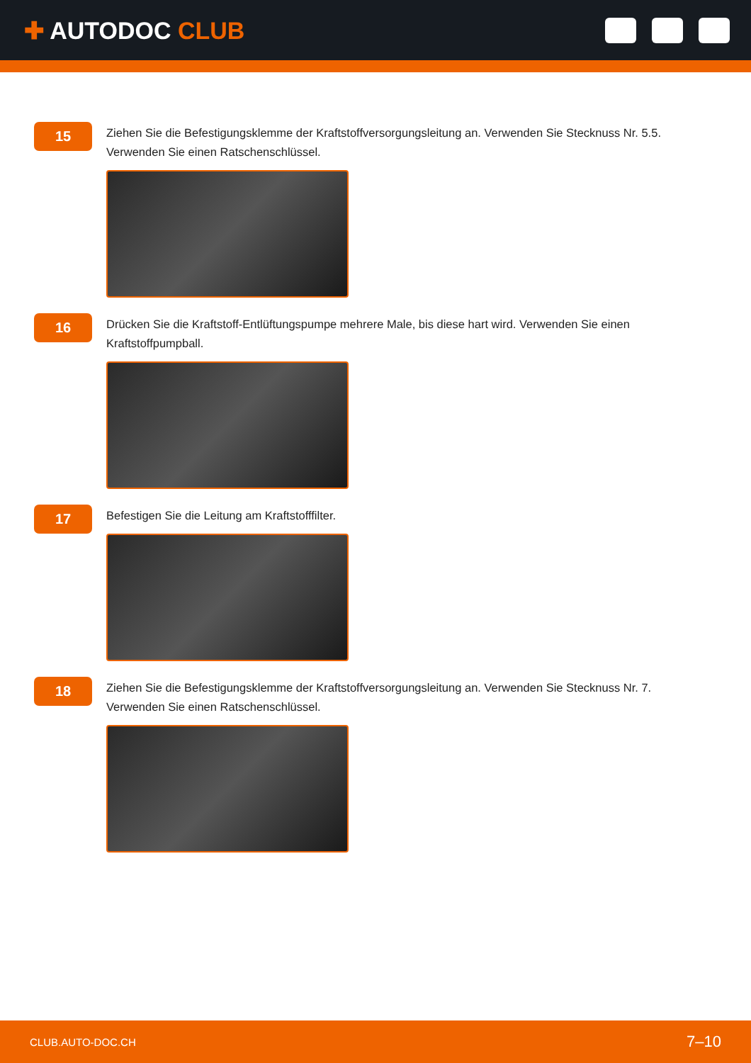✚ AUTODOC CLUB
15
Ziehen Sie die Befestigungsklemme der Kraftstoffversorgungsleitung an. Verwenden Sie Stecknuss Nr. 5.5. Verwenden Sie einen Ratschenschlüssel.
16
Drücken Sie die Kraftstoff-Entlüftungspumpe mehrere Male, bis diese hart wird. Verwenden Sie einen Kraftstoffpumpball.
17
Befestigen Sie die Leitung am Kraftstofffilter.
18
Ziehen Sie die Befestigungsklemme der Kraftstoffversorgungsleitung an. Verwenden Sie Stecknuss Nr. 7. Verwenden Sie einen Ratschenschlüssel.
CLUB.AUTO-DOC.CH 7–10